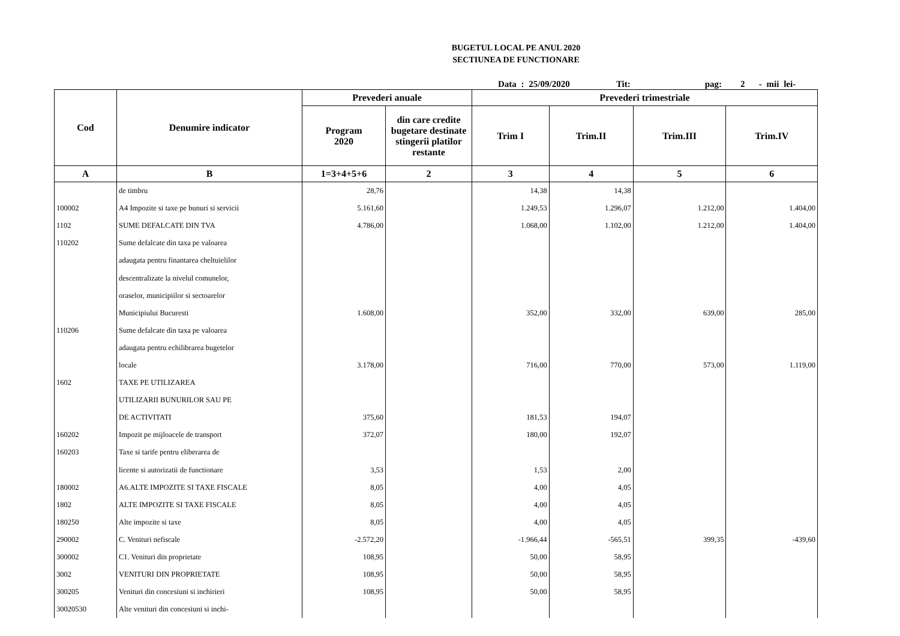BUGETUL LOCAL PE ANUL 2020
SECTIUNEA DE FUNCTIONARE
Data : 25/09/2020 Tit: pag: 2 - mii lei-
| Cod | Denumire indicator | Prevederi anuale | | Prevederi trimestriale | | | |
| --- | --- | --- | --- | --- | --- | --- | --- |
| | | Program 2020 | din care credite bugetare destinate stingerii platilor restante | Trim I | Trim.II | Trim.III | Trim.IV |
| A | B | 1=3+4+5+6 | 2 | 3 | 4 | 5 | 6 |
| | de timbru | 28,76 | | 14,38 | 14,38 | | |
| 100002 | A4 Impozite si taxe pe bunuri si servicii | 5.161,60 | | 1.249,53 | 1.296,07 | 1.212,00 | 1.404,00 |
| 1102 | SUME DEFALCATE DIN TVA | 4.786,00 | | 1.068,00 | 1.102,00 | 1.212,00 | 1.404,00 |
| 110202 | Sume defalcate din taxa pe valoarea | | | | | | |
| | adaugata pentru finantarea cheltuielilor | | | | | | |
| | descentralizate la nivelul comunelor, | | | | | | |
| | oraselor, municipiilor si sectoarelor | | | | | | |
| | Municipiului Bucuresti | 1.608,00 | | 352,00 | 332,00 | 639,00 | 285,00 |
| 110206 | Sume defalcate din taxa pe valoarea | | | | | | |
| | adaugata pentru echilibrarea bugetelor | | | | | | |
| | locale | 3.178,00 | | 716,00 | 770,00 | 573,00 | 1.119,00 |
| 1602 | TAXE PE UTILIZAREA | | | | | | |
| | UTILIZARII BUNURILOR SAU PE | | | | | | |
| | DE ACTIVITATI | 375,60 | | 181,53 | 194,07 | | |
| 160202 | Impozit pe mijloacele de transport | 372,07 | | 180,00 | 192,07 | | |
| 160203 | Taxe si tarife pentru eliberarea de | | | | | | |
| | licente si autorizatii de functionare | 3,53 | | 1,53 | 2,00 | | |
| 180002 | A6.ALTE IMPOZITE SI TAXE FISCALE | 8,05 | | 4,00 | 4,05 | | |
| 1802 | ALTE IMPOZITE SI TAXE FISCALE | 8,05 | | 4,00 | 4,05 | | |
| 180250 | Alte impozite si taxe | 8,05 | | 4,00 | 4,05 | | |
| 290002 | C. Venituri nefiscale | -2.572,20 | | -1.966,44 | -565,51 | 399,35 | -439,60 |
| 300002 | C1. Venituri din proprietate | 108,95 | | 50,00 | 58,95 | | |
| 3002 | VENITURI DIN PROPRIETATE | 108,95 | | 50,00 | 58,95 | | |
| 300205 | Venituri din concesiuni si inchirieri | 108,95 | | 50,00 | 58,95 | | |
| 30020530 | Alte venituri din concesiuni si inchi- | | | | | | |